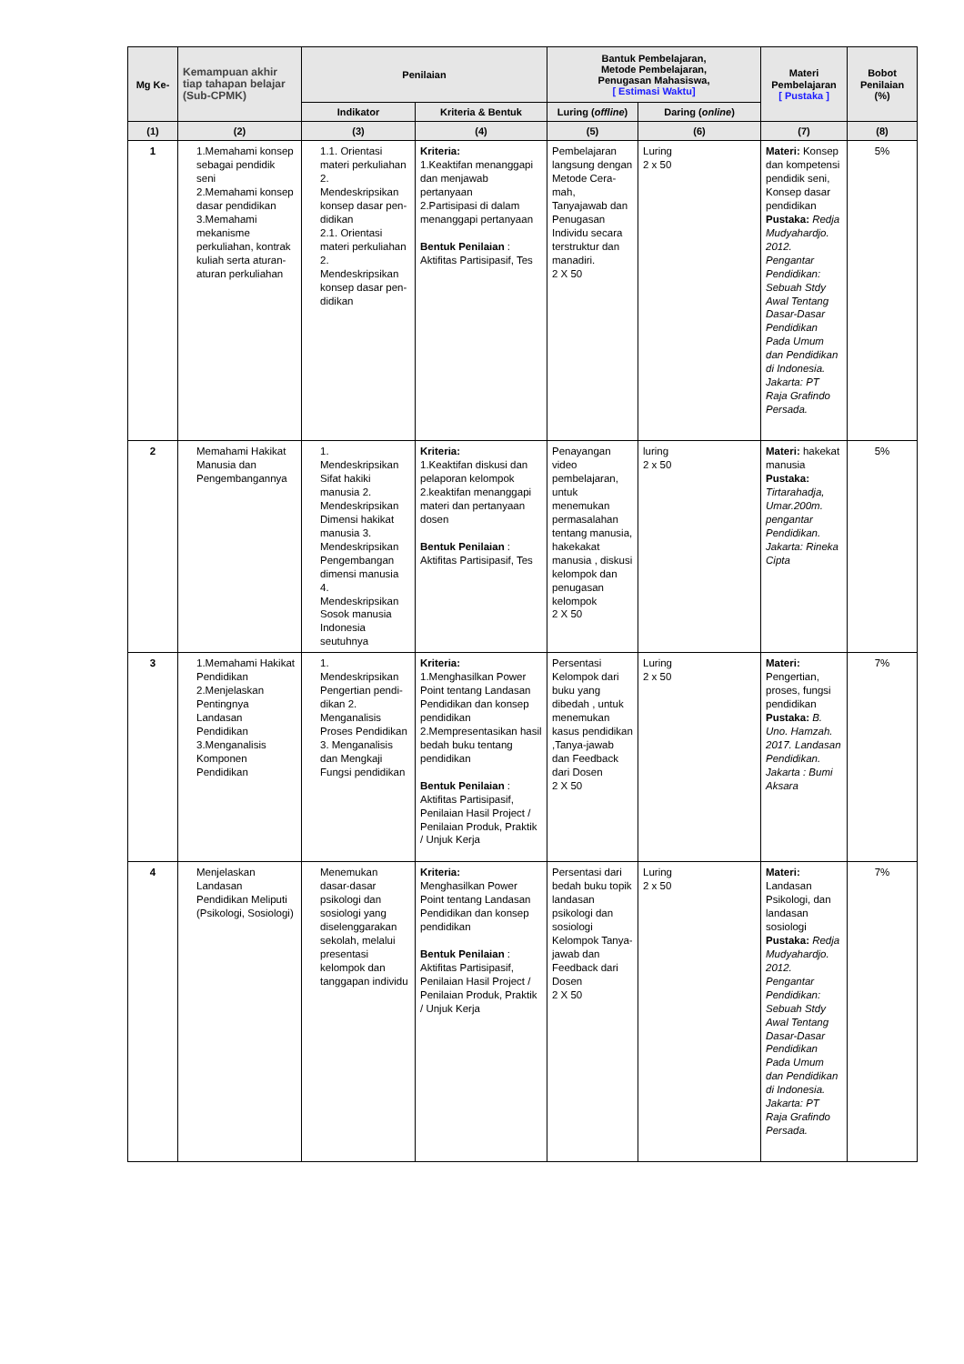| Mg Ke- | Kemampuan akhir tiap tahapan belajar (Sub-CPMK) | Penilaian | | Bantuk Pembelajaran, Metode Pembelajaran, Penugasan Mahasiswa, [ Estimasi Waktu] | | Materi Pembelajaran [ Pustaka ] | Bobot Penilaian (%) |
| --- | --- | --- | --- | --- | --- | --- | --- |
| | | Indikator | Kriteria & Bentuk | Luring ( offline ) | Daring ( online ) | | |
| (1) | (2) | (3) | (4) | (5) | (6) | (7) | (8) |
| 1 | 1.Memahami konsep sebagai pendidik seni 2.Memahami konsep dasar pendidikan 3.Memahami mekanisme perkuliahan, kontrak kuliah serta aturan-aturan perkuliahan | 1.1. Orientasi materi perkuliahan 2. Mendeskripsikan konsep dasar pen-didikan 2.1. Orientasi materi perkuliahan 2. Mendeskripsikan konsep dasar pen-didikan | Kriteria: 1.Keaktifan menanggapi dan menjawab pertanyaan 2.Partisipasi di dalam menanggapi pertanyaan Bentuk Penilaian : Aktifitas Partisipasif, Tes | Pembelajaran langsung dengan Metode Cera-mah, Tanyajawab dan Penugasan Individu secara terstruktur dan manadiri. 2 X 50 | Luring 2 x 50 | Materi: Konsep dan kompetensi pendidik seni, Konsep dasar pendidikan Pustaka: Redja Mudyahardjo. 2012. Pengantar Pendidikan: Sebuah Stdy Awal Tentang Dasar-Dasar Pendidikan Pada Umum dan Pendidikan di Indonesia. Jakarta: PT Raja Grafindo Persada. | 5% |
| 2 | Memahami Hakikat Manusia dan Pengembangannya | 1. Mendeskripsikan Sifat hakiki manusia 2. Mendeskripsikan Dimensi hakikat manusia 3. Mendeskripsikan Pengembangan dimensi manusia 4. Mendeskripsikan Sosok manusia Indonesia seutuhnya | Kriteria: 1.Keaktifan diskusi dan pelaporan kelompok 2.keaktifan menanggapi materi dan pertanyaan dosen Bentuk Penilaian : Aktifitas Partisipasif, Tes | Penayangan video pembelajaran, untuk menemukan permasalahan tentang manusia, hakekakat manusia , diskusi kelompok dan penugasan kelompok 2 X 50 | luring 2 x 50 | Materi: hakekat manusia Pustaka: Tirtarahadja, Umar.200m. pengantar Pendidikan. Jakarta: Rineka Cipta | 5% |
| 3 | 1.Memahami Hakikat Pendidikan 2.Menjelaskan Pentingnya Landasan Pendidikan 3.Menganalisis Komponen Pendidikan | 1. Mendeskripsikan Pengertian pendi-dikan 2. Menganalisis Proses Pendidikan 3. Menganalisis dan Mengkaji Fungsi pendidikan | Kriteria: 1.Menghasilkan Power Point tentang Landasan Pendidikan dan konsep pendidikan 2.Mempresentasikan hasil bedah buku tentang pendidikan Bentuk Penilaian : Aktifitas Partisipasif, Penilaian Hasil Project / Penilaian Produk, Praktik / Unjuk Kerja | Persentasi Kelompok dari buku yang dibedah , untuk menemukan kasus pendidikan ,Tanya-jawab dan Feedback dari Dosen 2 X 50 | Luring 2 x 50 | Materi: Pengertian, proses, fungsi pendidikan Pustaka: B. Uno. Hamzah. 2017. Landasan Pendidikan. Jakarta : Bumi Aksara | 7% |
| 4 | Menjelaskan Landasan Pendidikan Meliputi (Psikologi, Sosiologi) | Menemukan dasar-dasar psikologi dan sosiologi yang diselenggarakan sekolah, melalui presentasi kelompok dan tanggapan individu | Kriteria: Menghasilkan Power Point tentang Landasan Pendidikan dan konsep pendidikan Bentuk Penilaian : Aktifitas Partisipasif, Penilaian Hasil Project / Penilaian Produk, Praktik / Unjuk Kerja | Persentasi dari bedah buku topik landasan psikologi dan sosiologi Kelompok Tanya-jawab dan Feedback dari Dosen 2 X 50 | Luring 2 x 50 | Materi: Landasan Psikologi, dan landasan sosiologi Pustaka: Redja Mudyahardjo. 2012. Pengantar Pendidikan: Sebuah Stdy Awal Tentang Dasar-Dasar Pendidikan Pada Umum dan Pendidikan di Indonesia. Jakarta: PT Raja Grafindo Persada. | 7% |